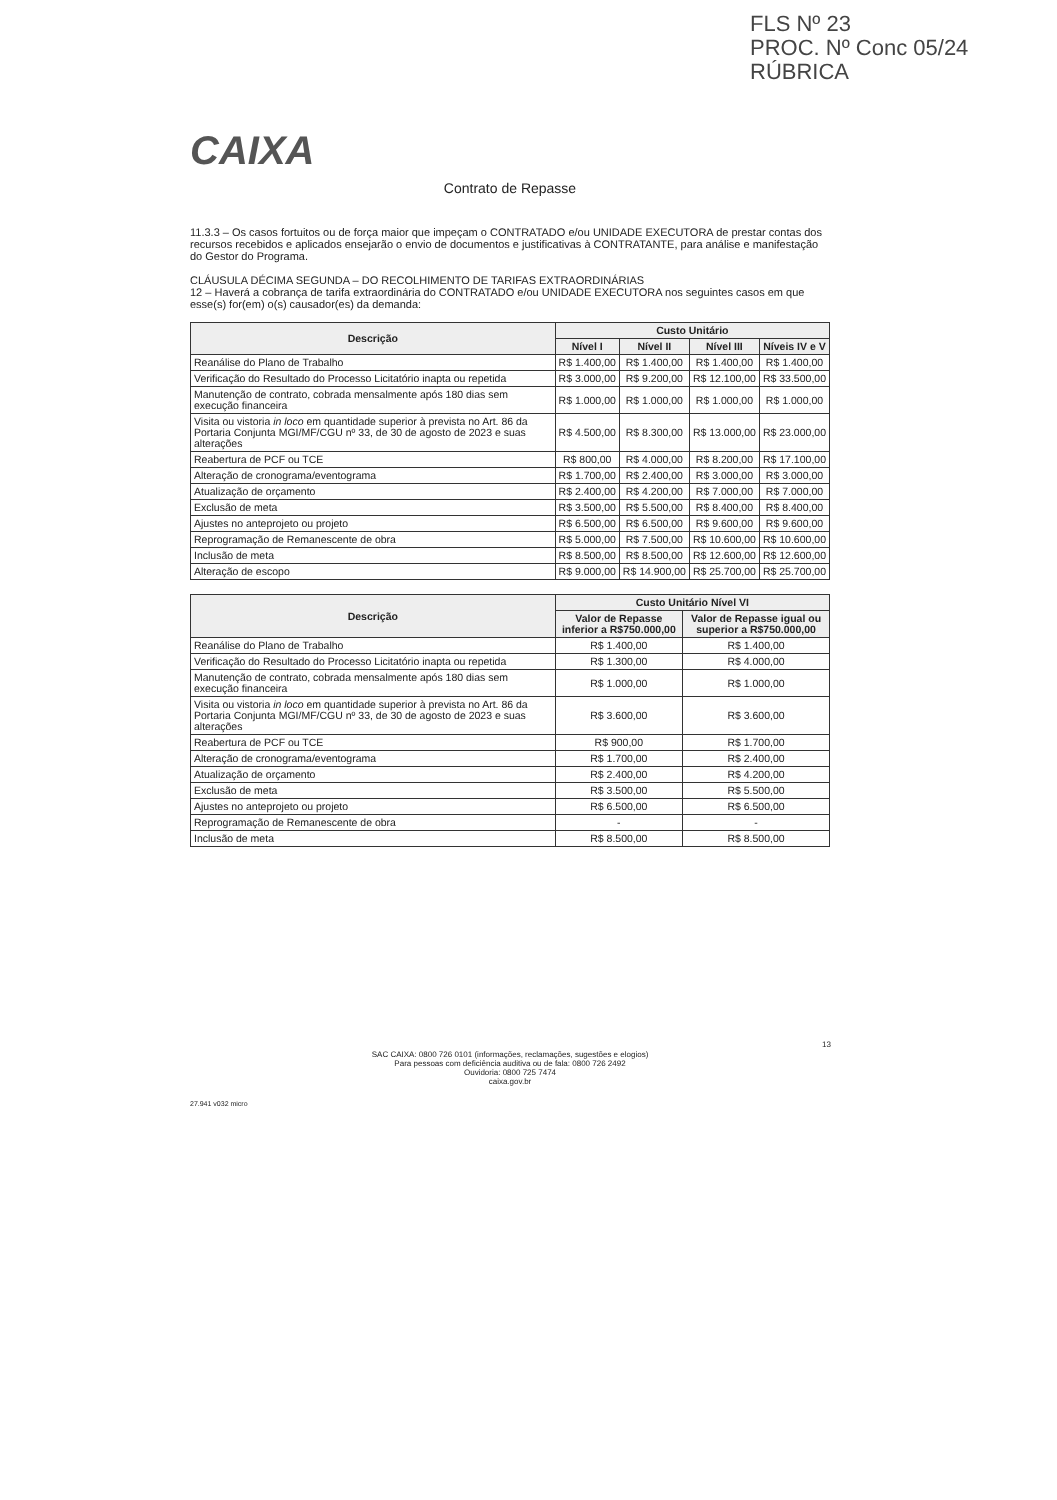FLS Nº 23
PROC. Nº Conc 05/24
RÚBRICA
CAIXA
Contrato de Repasse
11.3.3 – Os casos fortuitos ou de força maior que impeçam o CONTRATADO e/ou UNIDADE EXECUTORA de prestar contas dos recursos recebidos e aplicados ensejarão o envio de documentos e justificativas à CONTRATANTE, para análise e manifestação do Gestor do Programa.
CLÁUSULA DÉCIMA SEGUNDA – DO RECOLHIMENTO DE TARIFAS EXTRAORDINÁRIAS
12 – Haverá a cobrança de tarifa extraordinária do CONTRATADO e/ou UNIDADE EXECUTORA nos seguintes casos em que esse(s) for(em) o(s) causador(es) da demanda:
| Descrição | Custo Unitário | | | |
| --- | --- | --- | --- | --- |
| | Nível I | Nível II | Nível III | Níveis IV e V |
| Reanálise do Plano de Trabalho | R$ 1.400,00 | R$ 1.400,00 | R$ 1.400,00 | R$ 1.400,00 |
| Verificação do Resultado do Processo Licitatório inapta ou repetida | R$ 3.000,00 | R$ 9.200,00 | R$ 12.100,00 | R$ 33.500,00 |
| Manutenção de contrato, cobrada mensalmente após 180 dias sem execução financeira | R$ 1.000,00 | R$ 1.000,00 | R$ 1.000,00 | R$ 1.000,00 |
| Visita ou vistoria in loco em quantidade superior à prevista no Art. 86 da Portaria Conjunta MGI/MF/CGU nº 33, de 30 de agosto de 2023 e suas alterações | R$ 4.500,00 | R$ 8.300,00 | R$ 13.000,00 | R$ 23.000,00 |
| Reabertura de PCF ou TCE | R$ 800,00 | R$ 4.000,00 | R$ 8.200,00 | R$ 17.100,00 |
| Alteração de cronograma/eventograma | R$ 1.700,00 | R$ 2.400,00 | R$ 3.000,00 | R$ 3.000,00 |
| Atualização de orçamento | R$ 2.400,00 | R$ 4.200,00 | R$ 7.000,00 | R$ 7.000,00 |
| Exclusão de meta | R$ 3.500,00 | R$ 5.500,00 | R$ 8.400,00 | R$ 8.400,00 |
| Ajustes no anteprojeto ou projeto | R$ 6.500,00 | R$ 6.500,00 | R$ 9.600,00 | R$ 9.600,00 |
| Reprogramação de Remanescente de obra | R$ 5.000,00 | R$ 7.500,00 | R$ 10.600,00 | R$ 10.600,00 |
| Inclusão de meta | R$ 8.500,00 | R$ 8.500,00 | R$ 12.600,00 | R$ 12.600,00 |
| Alteração de escopo | R$ 9.000,00 | R$ 14.900,00 | R$ 25.700,00 | R$ 25.700,00 |
| Descrição | Custo Unitário Nível VI | |
| --- | --- | --- |
| | Valor de Repasse inferior a R$750.000,00 | Valor de Repasse igual ou superior a R$750.000,00 |
| Reanálise do Plano de Trabalho | R$ 1.400,00 | R$ 1.400,00 |
| Verificação do Resultado do Processo Licitatório inapta ou repetida | R$ 1.300,00 | R$ 4.000,00 |
| Manutenção de contrato, cobrada mensalmente após 180 dias sem execução financeira | R$ 1.000,00 | R$ 1.000,00 |
| Visita ou vistoria in loco em quantidade superior à prevista no Art. 86 da Portaria Conjunta MGI/MF/CGU nº 33, de 30 de agosto de 2023 e suas alterações | R$ 3.600,00 | R$ 3.600,00 |
| Reabertura de PCF ou TCE | R$ 900,00 | R$ 1.700,00 |
| Alteração de cronograma/eventograma | R$ 1.700,00 | R$ 2.400,00 |
| Atualização de orçamento | R$ 2.400,00 | R$ 4.200,00 |
| Exclusão de meta | R$ 3.500,00 | R$ 5.500,00 |
| Ajustes no anteprojeto ou projeto | R$ 6.500,00 | R$ 6.500,00 |
| Reprogramação de Remanescente de obra | - | - |
| Inclusão de meta | R$ 8.500,00 | R$ 8.500,00 |
13
SAC CAIXA: 0800 726 0101 (informações, reclamações, sugestões e elogios)
Para pessoas com deficiência auditiva ou de fala: 0800 726 2492
Ouvidoria: 0800 725 7474
caixa.gov.br
27.941 v032 micro